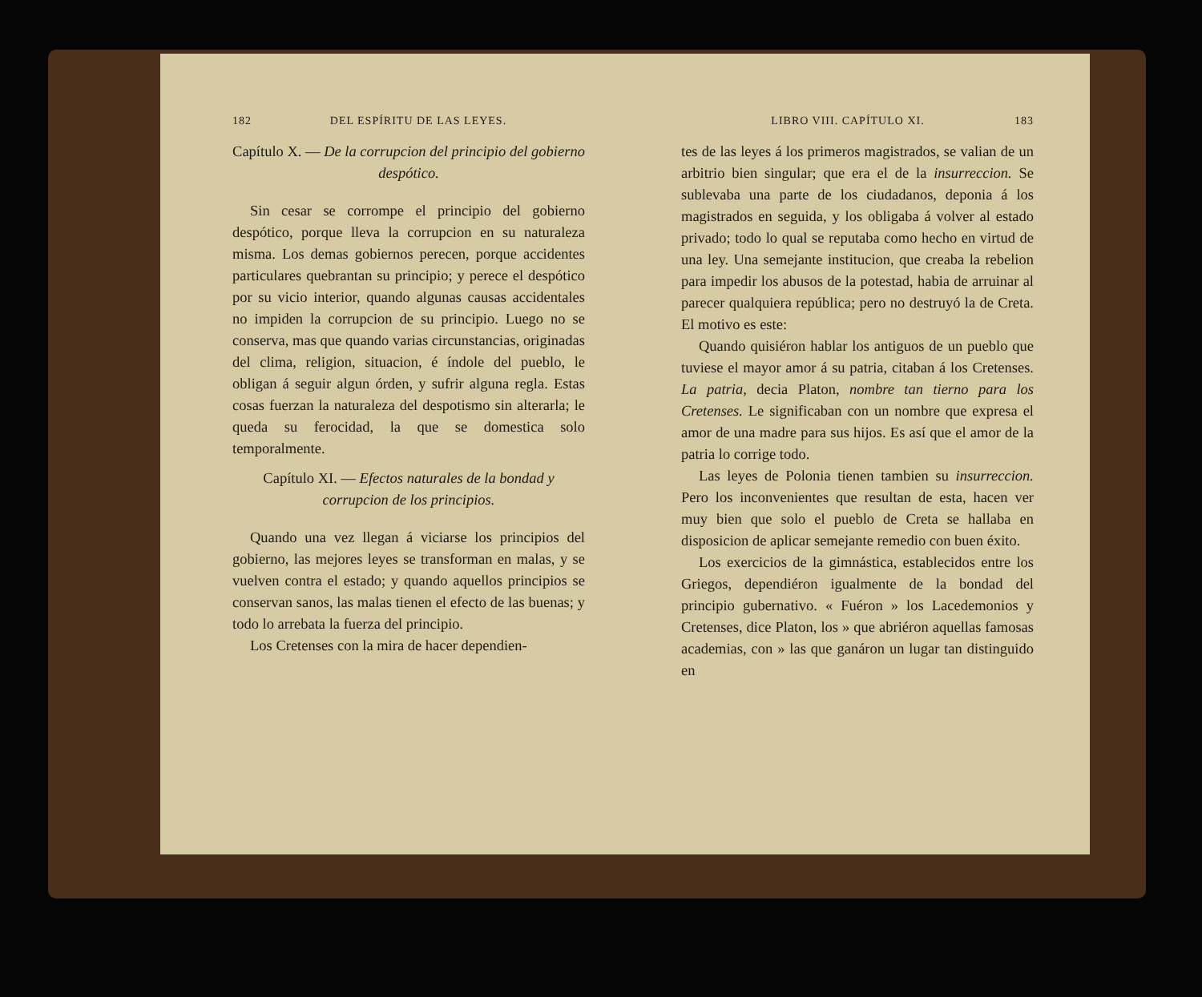182 DEL ESPÍRITU DE LAS LEYES.
Capítulo X. — De la corrupcion del principio del gobierno despótico.
Sin cesar se corrompe el principio del gobierno despótico, porque lleva la corrupcion en su naturaleza misma. Los demas gobiernos perecen, porque accidentes particulares quebrantan su principio; y perece el despótico por su vicio interior, quando algunas causas accidentales no impiden la corrupcion de su principio. Luego no se conserva, mas que quando varias circunstancias, originadas del clima, religion, situacion, é índole del pueblo, le obligan á seguir algun órden, y sufrir alguna regla. Estas cosas fuerzan la naturaleza del despotismo sin alterarla; le queda su ferocidad, la que se domestica solo temporalmente.
Capítulo XI. — Efectos naturales de la bondad y corrupcion de los principios.
Quando una vez llegan á viciarse los principios del gobierno, las mejores leyes se transforman en malas, y se vuelven contra el estado; y quando aquellos principios se conservan sanos, las malas tienen el efecto de las buenas; y todo lo arrebata la fuerza del principio.
Los Cretenses con la mira de hacer dependien-
LIBRO VIII. CAPÍTULO XI. 183
tes de las leyes á los primeros magistrados, se valian de un arbitrio bien singular; que era el de la insurreccion. Se sublevaba una parte de los ciudadanos, deponia á los magistrados en seguida, y los obligaba á volver al estado privado; todo lo qual se reputaba como hecho en virtud de una ley. Una semejante institucion, que creaba la rebelion para impedir los abusos de la potestad, habia de arruinar al parecer qualquiera república; pero no destruyó la de Creta. El motivo es este:
Quando quisiéron hablar los antiguos de un pueblo que tuviese el mayor amor á su patria, citaban á los Cretenses. La patria, decia Platon, nombre tan tierno para los Cretenses. Le significaban con un nombre que expresa el amor de una madre para sus hijos. Es así que el amor de la patria lo corrige todo.
Las leyes de Polonia tienen tambien su insurreccion. Pero los inconvenientes que resultan de esta, hacen ver muy bien que solo el pueblo de Creta se hallaba en disposicion de aplicar semejante remedio con buen éxito.
Los exercicios de la gimnástica, establecidos entre los Griegos, dependiéron igualmente de la bondad del principio gubernativo. « Fuéron » los Lacedemonios y Cretenses, dice Platon, los » que abriéron aquellas famosas academias, con » las que ganáron un lugar tan distinguido en